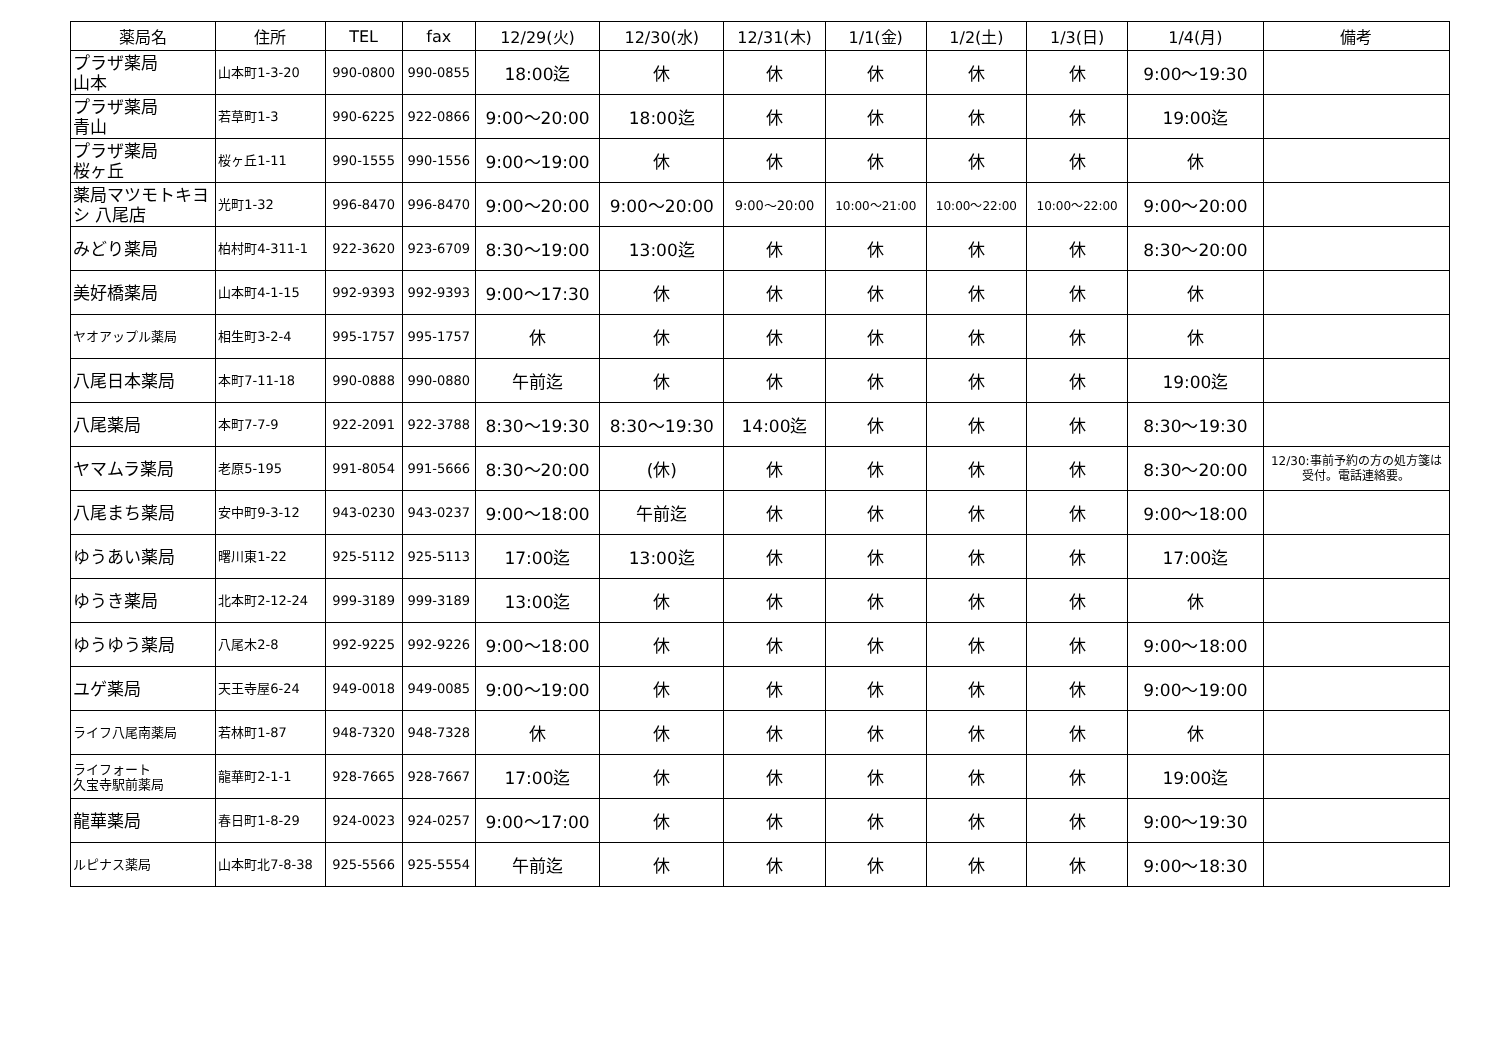| 薬局名 | 住所 | TEL | fax | 12/29(火) | 12/30(水) | 12/31(木) | 1/1(金) | 1/2(土) | 1/3(日) | 1/4(月) | 備考 |
| --- | --- | --- | --- | --- | --- | --- | --- | --- | --- | --- | --- |
| プラザ薬局 山本 | 山本町1-3-20 | 990-0800 | 990-0855 | 18:00迄 | 休 | 休 | 休 | 休 | 休 | 9:00～19:30 | |
| プラザ薬局 青山 | 若草町1-3 | 990-6225 | 922-0866 | 9:00～20:00 | 18:00迄 | 休 | 休 | 休 | 休 | 19:00迄 | |
| プラザ薬局 桜ヶ丘 | 桜ヶ丘1-11 | 990-1555 | 990-1556 | 9:00～19:00 | 休 | 休 | 休 | 休 | 休 | 休 | |
| 薬局マツモトキヨシ 八尾店 | 光町1-32 | 996-8470 | 996-8470 | 9:00～20:00 | 9:00～20:00 | 9:00～20:00 | 10:00～21:00 | 10:00～22:00 | 10:00～22:00 | 9:00～20:00 | |
| みどり薬局 | 柏村町4-311-1 | 922-3620 | 923-6709 | 8:30～19:00 | 13:00迄 | 休 | 休 | 休 | 休 | 8:30～20:00 | |
| 美好橋薬局 | 山本町4-1-15 | 992-9393 | 992-9393 | 9:00～17:30 | 休 | 休 | 休 | 休 | 休 | 休 | |
| ヤオアップル薬局 | 相生町3-2-4 | 995-1757 | 995-1757 | 休 | 休 | 休 | 休 | 休 | 休 | 休 | |
| 八尾日本薬局 | 本町7-11-18 | 990-0888 | 990-0880 | 午前迄 | 休 | 休 | 休 | 休 | 休 | 19:00迄 | |
| 八尾薬局 | 本町7-7-9 | 922-2091 | 922-3788 | 8:30～19:30 | 8:30～19:30 | 14:00迄 | 休 | 休 | 休 | 8:30～19:30 | |
| ヤマムラ薬局 | 老原5-195 | 991-8054 | 991-5666 | 8:30～20:00 | (休) | 休 | 休 | 休 | 休 | 8:30～20:00 | 12/30:事前予約の方の処方箋は受付。電話連絡要。 |
| 八尾まち薬局 | 安中町9-3-12 | 943-0230 | 943-0237 | 9:00～18:00 | 午前迄 | 休 | 休 | 休 | 休 | 9:00～18:00 | |
| ゆうあい薬局 | 曙川東1-22 | 925-5112 | 925-5113 | 17:00迄 | 13:00迄 | 休 | 休 | 休 | 休 | 17:00迄 | |
| ゆうき薬局 | 北本町2-12-24 | 999-3189 | 999-3189 | 13:00迄 | 休 | 休 | 休 | 休 | 休 | 休 | |
| ゆうゆう薬局 | 八尾木2-8 | 992-9225 | 992-9226 | 9:00～18:00 | 休 | 休 | 休 | 休 | 休 | 9:00～18:00 | |
| ユゲ薬局 | 天王寺屋6-24 | 949-0018 | 949-0085 | 9:00～19:00 | 休 | 休 | 休 | 休 | 休 | 9:00～19:00 | |
| ライフ八尾南薬局 | 若林町1-87 | 948-7320 | 948-7328 | 休 | 休 | 休 | 休 | 休 | 休 | 休 | |
| ライフォート 久宝寺駅前薬局 | 龍華町2-1-1 | 928-7665 | 928-7667 | 17:00迄 | 休 | 休 | 休 | 休 | 休 | 19:00迄 | |
| 龍華薬局 | 春日町1-8-29 | 924-0023 | 924-0257 | 9:00～17:00 | 休 | 休 | 休 | 休 | 休 | 9:00～19:30 | |
| ルピナス薬局 | 山本町北7-8-38 | 925-5566 | 925-5554 | 午前迄 | 休 | 休 | 休 | 休 | 休 | 9:00～18:30 | |